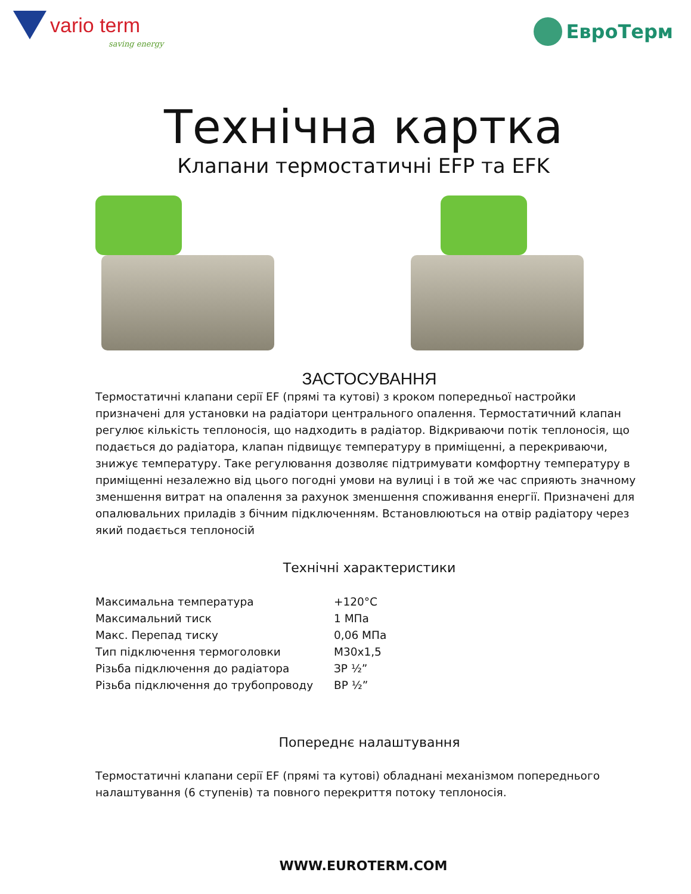vario term
saving energy
ЕвроТерм
Технічна картка
Клапани термостатичні EFP та EFK
ЗАСТОСУВАННЯ
Термостатичні клапани серії EF (прямі та кутові) з кроком попередньої настройки призначені для установки на радіатори центрального опалення. Термостатичний клапан регулює кількість теплоносія, що надходить в радіатор. Відкриваючи потік теплоносія, що подається до радіатора, клапан підвищує температуру в приміщенні, а перекриваючи, знижує температуру. Таке регулювання дозволяє підтримувати комфортну температуру в приміщенні незалежно від цього погодні умови на вулиці і в той же час сприяють значному зменшення витрат на опалення за рахунок зменшення споживання енергії. Призначені для опалювальних приладів з бічним підключенням. Встановлюються на отвір радіатору через який подається теплоносій
Технічні характеристики
| Максимальна температура | +120°C |
| Максимальний тиск | 1 МПа |
| Макс. Перепад тиску | 0,06 МПа |
| Тип підключення термоголовки | M30x1,5 |
| Різьба підключення до радіатора | ЗР ½” |
| Різьба підключення до трубопроводу | ВР ½” |
Попереднє налаштування
Термостатичні клапани серії EF (прямі та кутові) обладнані механізмом попереднього налаштування (6 ступенів) та повного перекриття потоку теплоносія.
WWW.EUROTERM.COM